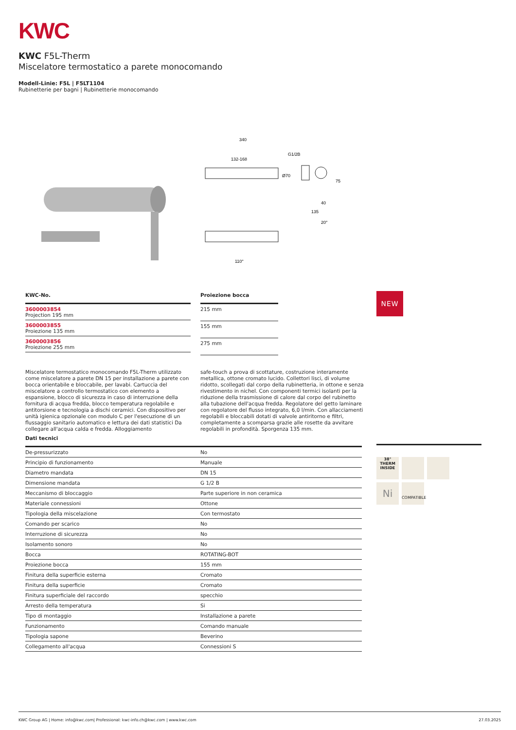KWC
KWC F5L-Therm
Miscelatore termostatico a parete monocomando
Modell-Linie: F5L | F5LT1104
Rubinetterie per bagni | Rubinetterie monocomando
340
132-168
G1/2B
Ø70
75
40
135
20°
110°
| KWC-No. |
| --- |
| 3600003854 Projection 195 mm |
| 3600003855 Proiezione 135 mm |
| 3600003856 Proiezione 255 mm |
| Proiezione bocca |
| --- |
| 215 mm |
| 155 mm |
| 275 mm |
NEW
Miscelatore termostatico monocomando F5L-Therm utilizzato come miscelatore a parete DN 15 per installazione a parete con bocca orientabile e bloccabile, per lavabi. Cartuccia del miscelatore a controllo termostatico con elemento a espansione, blocco di sicurezza in caso di interruzione della fornitura di acqua fredda, blocco temperatura regolabile e antitorsione e tecnologia a dischi ceramici. Con dispositivo per unità igienica opzionale con modulo C per l'esecuzione di un flussaggio sanitario automatico e lettura dei dati statistici Da collegare all'acqua calda e fredda. Alloggiamento
safe-touch a prova di scottature, costruzione interamente metallica, ottone cromato lucido. Collettori lisci, di volume ridotto, scollegati dal corpo della rubinetteria, in ottone e senza rivestimento in nichel. Con componenti termici isolanti per la riduzione della trasmissione di calore dal corpo del rubinetto alla tubazione dell'acqua fredda. Regolatore del getto laminare con regolatore del flusso integrato, 6,0 l/min. Con allacciamenti regolabili e bloccabili dotati di valvole antiritorno e filtri, completamente a scomparsa grazie alle rosette da avvitare regolabili in profondità. Sporgenza 135 mm.
| Dati tecnici | |
| --- | --- |
| De-pressurizzato | No |
| Principio di funzionamento | Manuale |
| Diametro mandata | DN 15 |
| Dimensione mandata | G 1/2 B |
| Meccanismo di bloccaggio | Parte superiore in non ceramica |
| Materiale connessioni | Ottone |
| Tipologia della miscelazione | Con termostato |
| Comando per scarico | No |
| Interruzione di sicurezza | No |
| Isolamento sonoro | No |
| Bocca | ROTATING-BOT |
| Proiezione bocca | 155 mm |
| Finitura della superficie esterna | Cromato |
| Finitura della superficie | Cromato |
| Finitura superficiale del raccordo | specchio |
| Arresto della temperatura | Si |
| Tipo di montaggio | Installazione a parete |
| Funzionamento | Comando manuale |
| Tipologia sapone | Beverino |
| Collegamento all'acqua | Connessioni S |
38°
THERM
INSIDE
Ni
COMPATIBLE
KWC Group AG | Home: info@kwc.com| Professional: kwc-info.ch@kwc.com | www.kwc.com 27.03.2025